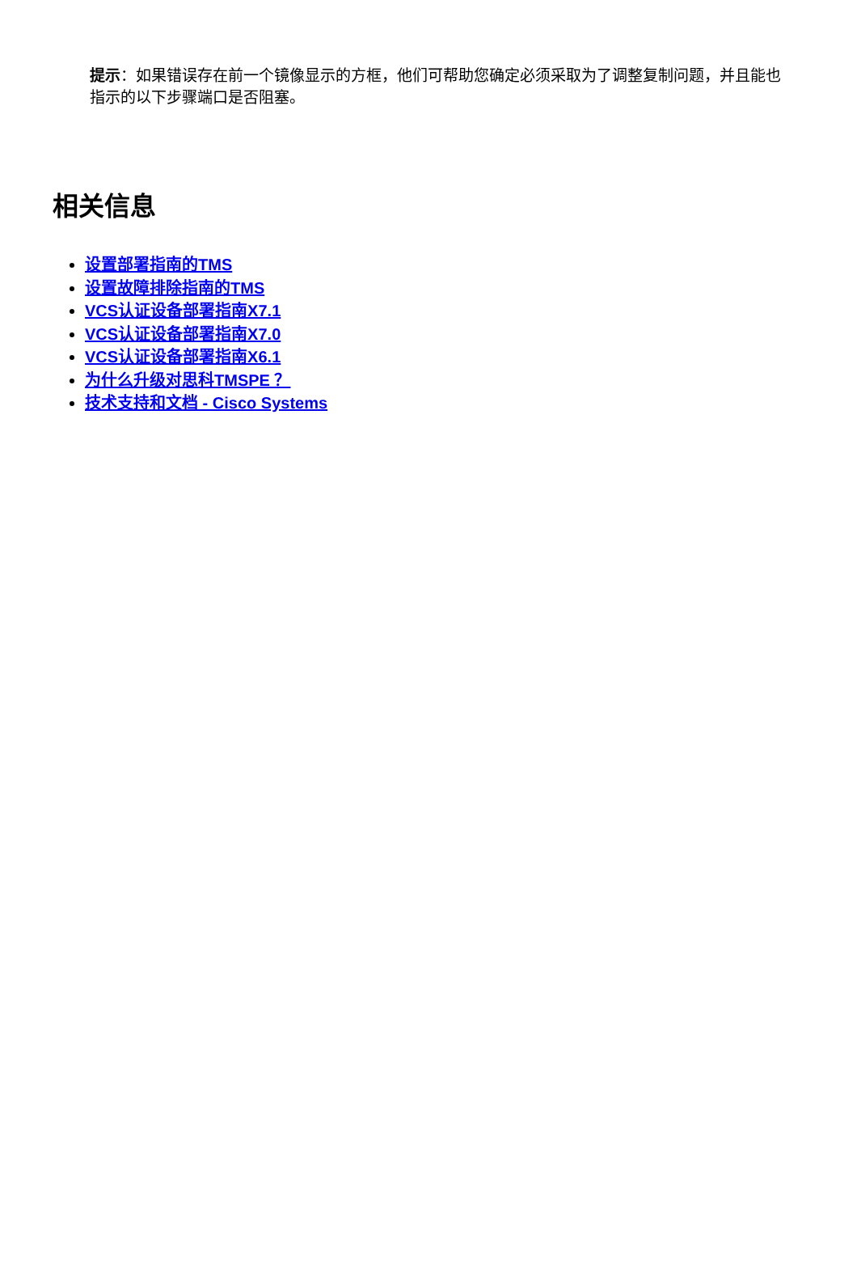提示：如果错误存在前一个镜像显示的方框，他们可帮助您确定必须采取为了调整复制问题，并且能也指示的以下步骤端口是否阻塞。
相关信息
设置部署指南的TMS
设置故障排除指南的TMS
VCS认证设备部署指南X7.1
VCS认证设备部署指南X7.0
VCS认证设备部署指南X6.1
为什么升级对思科TMSPE ？
技术支持和文档 - Cisco Systems